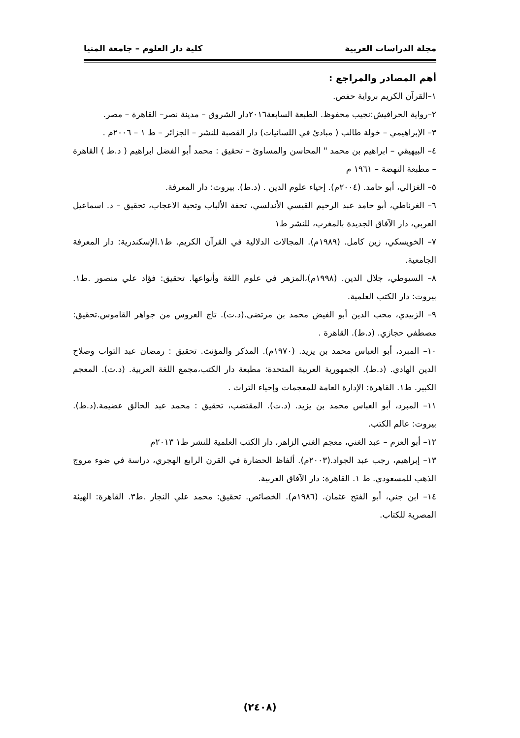مجلة الدراسات العربية كلية دار العلوم – جامعة المنيا
أهم المصادر والمراجع :
١–القرآن الكريم برواية حفص.
٢–رواية الحرافيش:نجيب محفوظ. الطبعة السابعة٢٠١٦دار الشروق – مدينة نصر– القاهرة – مصر.
٣– الإبراهيمي – خولة طالب ( مبادئ في اللسانيات) دار القصبة للنشر – الجزائر – ط ١ – ٢٠٠٦م .
٤– البيهيقي – ابراهيم بن محمد " المحاسن والمساوئ – تحقيق : محمد أبو الفضل ابراهيم ( د.ط ) القاهرة – مطبعة النهضة – ١٩٦١ م
٥– الغزالي، أبو حامد. (٢٠٠٤م). إحياء علوم الدين . (د.ط). بيروت: دار المعرفة.
٦– الغرناطي، أبو حامد عبد الرحيم القيسي الأندلسي، تحفة الألباب وتحية الاعجاب، تحقيق – د. اسماعيل العربي، دار الآفاق الجديدة بالمغرب، للنشر ط١
٧– الخويسكي، زين كامل. (١٩٨٩م). المجالات الدلالية في القرآن الكريم. ط١.الإسكندرية: دار المعرفة الجامعية.
٨– السيوطي، جلال الدين. (١٩٩٨م)،المزهر في علوم اللغة وأنواعها. تحقيق: فؤاد علي منصور .ط١. بيروت: دار الكتب العلمية.
٩– الزبيدي، محب الدين أبو الفيض محمد بن مرتضى.(د.ت). تاج العروس من جواهر القاموس.تحقيق: مصطفي حجازي. (د.ط). القاهرة .
١٠– المبرد، أبو العباس محمد بن يزيد. (١٩٧٠م). المذكر والمؤنث. تحقيق : رمضان عبد التواب وصلاح الدين الهادي. (د.ط). الجمهورية العربية المتحدة: مطبعة دار الكتب،مجمع اللغة العربية. (د.ت). المعجم الكبير. ط١. القاهرة: الإدارة العامة للمعجمات وإحياء التراث .
١١– المبرد، أبو العباس محمد بن يزيد. (د.ت). المقتضب، تحقيق : محمد عبد الخالق عضيمة.(د.ط). بيروت: عالم الكتب.
١٢– أبو العزم – عبد الغني، معجم الغني الزاهر، دار الكتب العلمية للنشر ط١ ٢٠١٣م
١٣– إبراهيم، رجب عبد الجواد.(٢٠٠٣م). ألفاظ الحضارة في القرن الرابع الهجري، دراسة في ضوء مروج الذهب للمسعودي. ط ١. القاهرة: دار الآفاق العربية.
١٤– ابن جني، أبو الفتح عثمان. (١٩٨٦م). الخصائص. تحقيق: محمد علي النجار .ط٣. القاهرة: الهيئة المصرية للكتاب.
(٢٤٠٨)